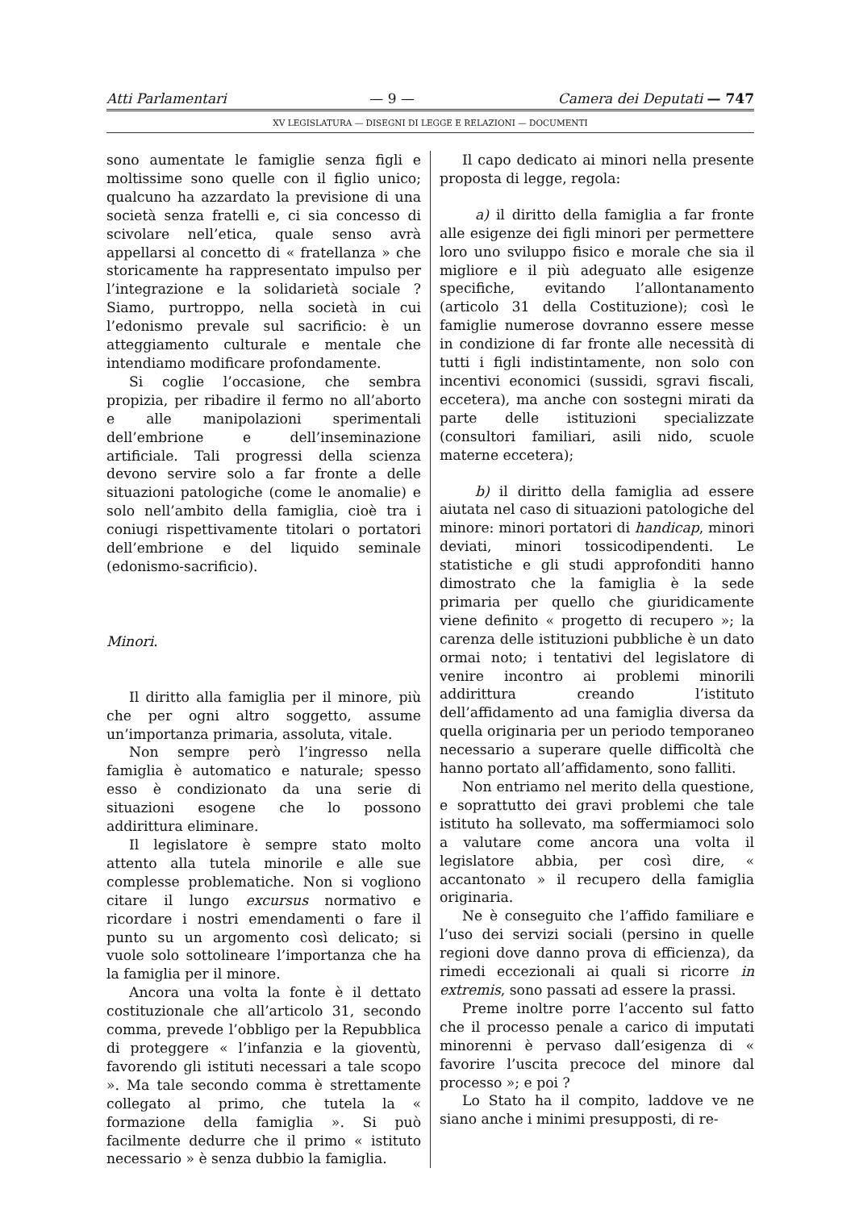Atti Parlamentari — 9 — Camera dei Deputati — 747
XV LEGISLATURA — DISEGNI DI LEGGE E RELAZIONI — DOCUMENTI
sono aumentate le famiglie senza figli e moltissime sono quelle con il figlio unico; qualcuno ha azzardato la previsione di una società senza fratelli e, ci sia concesso di scivolare nell’etica, quale senso avrà appellarsi al concetto di « fratellanza » che storicamente ha rappresentato impulso per l’integrazione e la solidarietà sociale ? Siamo, purtroppo, nella società in cui l’edonismo prevale sul sacrificio: è un atteggiamento culturale e mentale che intendiamo modificare profondamente.
Si coglie l’occasione, che sembra propizia, per ribadire il fermo no all’aborto e alle manipolazioni sperimentali dell’embrione e dell’inseminazione artificiale. Tali progressi della scienza devono servire solo a far fronte a delle situazioni patologiche (come le anomalie) e solo nell’ambito della famiglia, cioè tra i coniugi rispettivamente titolari o portatori dell’embrione e del liquido seminale (edonismo-sacrificio).
Minori.
Il diritto alla famiglia per il minore, più che per ogni altro soggetto, assume un’importanza primaria, assoluta, vitale.
Non sempre però l’ingresso nella famiglia è automatico e naturale; spesso esso è condizionato da una serie di situazioni esogene che lo possono addirittura eliminare.
Il legislatore è sempre stato molto attento alla tutela minorile e alle sue complesse problematiche. Non si vogliono citare il lungo excursus normativo e ricordare i nostri emendamenti o fare il punto su un argomento così delicato; si vuole solo sottolineare l’importanza che ha la famiglia per il minore.
Ancora una volta la fonte è il dettato costituzionale che all’articolo 31, secondo comma, prevede l’obbligo per la Repubblica di proteggere « l’infanzia e la gioventù, favorendo gli istituti necessari a tale scopo ». Ma tale secondo comma è strettamente collegato al primo, che tutela la « formazione della famiglia ». Si può facilmente dedurre che il primo « istituto necessario » è senza dubbio la famiglia.
Il capo dedicato ai minori nella presente proposta di legge, regola:
a) il diritto della famiglia a far fronte alle esigenze dei figli minori per permettere loro uno sviluppo fisico e morale che sia il migliore e il più adeguato alle esigenze specifiche, evitando l’allontanamento (articolo 31 della Costituzione); così le famiglie numerose dovranno essere messe in condizione di far fronte alle necessità di tutti i figli indistintamente, non solo con incentivi economici (sussidi, sgravi fiscali, eccetera), ma anche con sostegni mirati da parte delle istituzioni specializzate (consultori familiari, asili nido, scuole materne eccetera);
b) il diritto della famiglia ad essere aiutata nel caso di situazioni patologiche del minore: minori portatori di handicap, minori deviati, minori tossicodipendenti. Le statistiche e gli studi approfonditi hanno dimostrato che la famiglia è la sede primaria per quello che giuridicamente viene definito « progetto di recupero »; la carenza delle istituzioni pubbliche è un dato ormai noto; i tentativi del legislatore di venire incontro ai problemi minorili addirittura creando l’istituto dell’affidamento ad una famiglia diversa da quella originaria per un periodo temporaneo necessario a superare quelle difficoltà che hanno portato all’affidamento, sono falliti.
Non entriamo nel merito della questione, e soprattutto dei gravi problemi che tale istituto ha sollevato, ma soffermiamoci solo a valutare come ancora una volta il legislatore abbia, per così dire, « accantonato » il recupero della famiglia originaria.
Ne è conseguito che l’affido familiare e l’uso dei servizi sociali (persino in quelle regioni dove danno prova di efficienza), da rimedi eccezionali ai quali si ricorre in extremis, sono passati ad essere la prassi.
Preme inoltre porre l’accento sul fatto che il processo penale a carico di imputati minorenni è pervaso dall’esigenza di « favorire l’uscita precoce del minore dal processo »; e poi ?
Lo Stato ha il compito, laddove ve ne siano anche i minimi presupposti, di re-